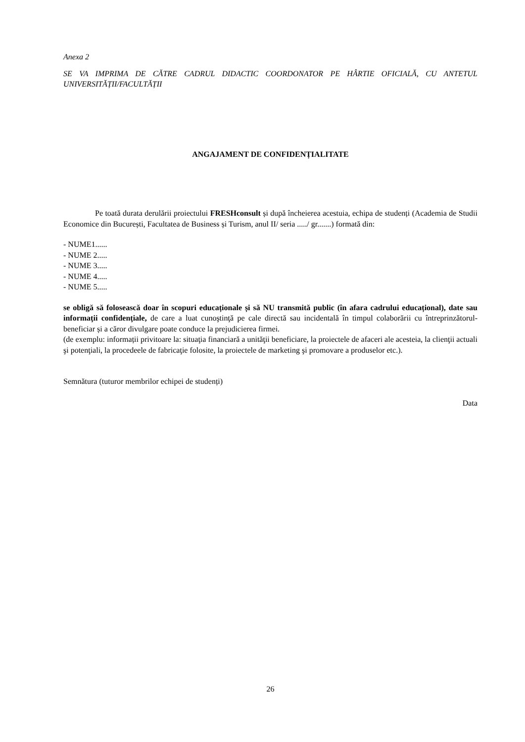Anexa 2
SE VA IMPRIMA DE CĂTRE CADRUL DIDACTIC COORDONATOR PE HÂRTIE OFICIALĂ, CU ANTETUL UNIVERSITĂȚII/FACULTĂȚII
ANGAJAMENT DE CONFIDENȚIALITATE
Pe toată durata derulării proiectului FRESHconsult și după încheierea acestuia, echipa de studenți (Academia de Studii Economice din București, Facultatea de Business și Turism, anul II/ seria ...../ gr.......) formată din:
- NUME1......
- NUME 2.....
- NUME 3.....
- NUME 4.....
- NUME 5.....
se obligă să folosească doar în scopuri educaționale și să NU transmită public (în afara cadrului educațional), date sau informaţii confidenţiale, de care a luat cunoştinţă pe cale directă sau incidentală în timpul colaborării cu întreprinzătorul-beneficiar și a căror divulgare poate conduce la prejudicierea firmei.
(de exemplu: informații privitoare la: situaţia financiară a unităţii beneficiare, la proiectele de afaceri ale acesteia, la clienţii actuali şi potenţiali, la procedeele de fabricaţie folosite, la proiectele de marketing şi promovare a produselor etc.).
Semnătura (tuturor membrilor echipei de studenți)
Data
26